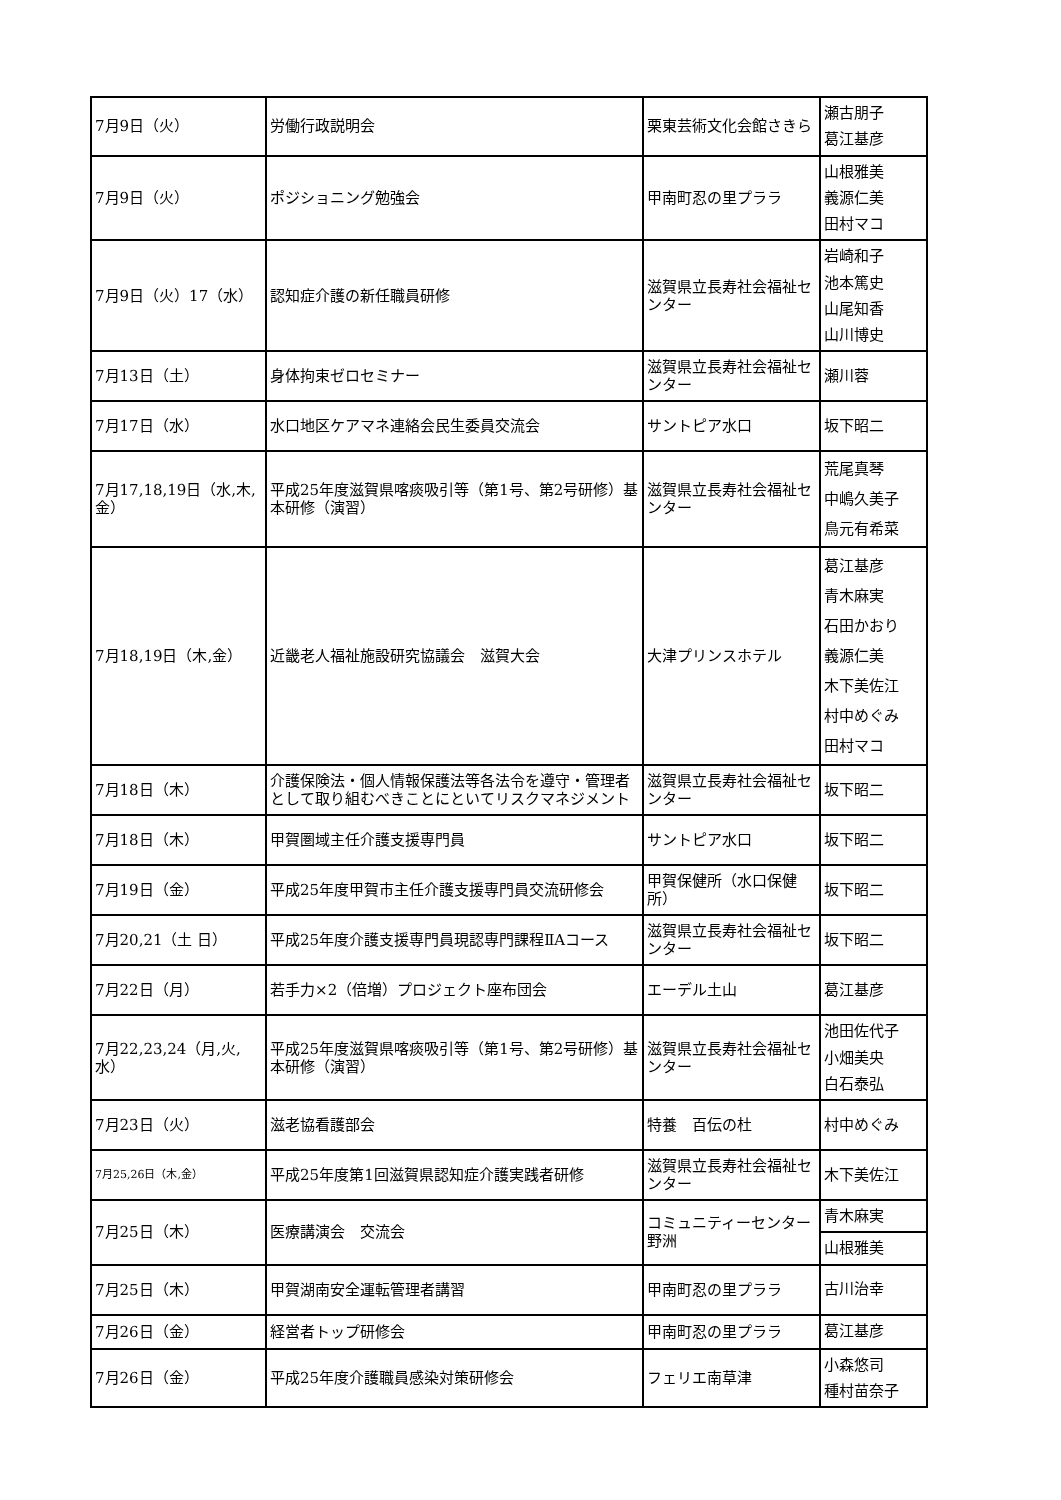| 7月9日（火） | 労働行政説明会 | 栗東芸術文化会館さきら | 瀬古朋子 葛江基彦 |
| 7月9日（火） | ポジショニング勉強会 | 甲南町忍の里プララ | 山根雅美 義源仁美 田村マコ |
| 7月9日（火）17（水） | 認知症介護の新任職員研修 | 滋賀県立長寿社会福祉センター | 岩崎和子 池本篤史 山尾知香 山川博史 |
| 7月13日（土） | 身体拘束ゼロセミナー | 滋賀県立長寿社会福祉センター | 瀬川蓉 |
| 7月17日（水） | 水口地区ケアマネ連絡会民生委員交流会 | サントピア水口 | 坂下昭二 |
| 7月17,18,19日（水,木,金） | 平成25年度滋賀県喀痰吸引等（第1号、第2号研修）基本研修（演習） | 滋賀県立長寿社会福祉センター | 荒尾真琴 中嶋久美子 鳥元有希菜 |
| 7月18,19日（木,金） | 近畿老人福祉施設研究協議会 滋賀大会 | 大津プリンスホテル | 葛江基彦 青木麻実 石田かおり 義源仁美 木下美佐江 村中めぐみ 田村マコ |
| 7月18日（木） | 介護保険法・個人情報保護法等各法令を遵守・管理者として取り組むべきことにといてリスクマネジメント | 滋賀県立長寿社会福祉センター | 坂下昭二 |
| 7月18日（木） | 甲賀圏域主任介護支援専門員 | サントピア水口 | 坂下昭二 |
| 7月19日（金） | 平成25年度甲賀市主任介護支援専門員交流研修会 | 甲賀保健所（水口保健所） | 坂下昭二 |
| 7月20,21（土 日） | 平成25年度介護支援専門員現認専門課程ⅡAコース | 滋賀県立長寿社会福祉センター | 坂下昭二 |
| 7月22日（月） | 若手力×2（倍増）プロジェクト座布団会 | エーデル土山 | 葛江基彦 |
| 7月22,23,24（月,火,水） | 平成25年度滋賀県喀痰吸引等（第1号、第2号研修）基本研修（演習） | 滋賀県立長寿社会福祉センター | 池田佐代子 小畑美央 白石泰弘 |
| 7月23日（火） | 滋老協看護部会 | 特養 百伝の杜 | 村中めぐみ |
| 7月25,26日（木,金） | 平成25年度第1回滋賀県認知症介護実践者研修 | 滋賀県立長寿社会福祉センター | 木下美佐江 |
| 7月25日（木） | 医療講演会 交流会 | コミュニティーセンター野洲 | 青木麻実 |
| | | | 山根雅美 |
| 7月25日（木） | 甲賀湖南安全運転管理者講習 | 甲南町忍の里プララ | 古川治幸 |
| 7月26日（金） | 経営者トップ研修会 | 甲南町忍の里プララ | 葛江基彦 |
| 7月26日（金） | 平成25年度介護職員感染対策研修会 | フェリエ南草津 | 小森悠司 種村苗奈子 |